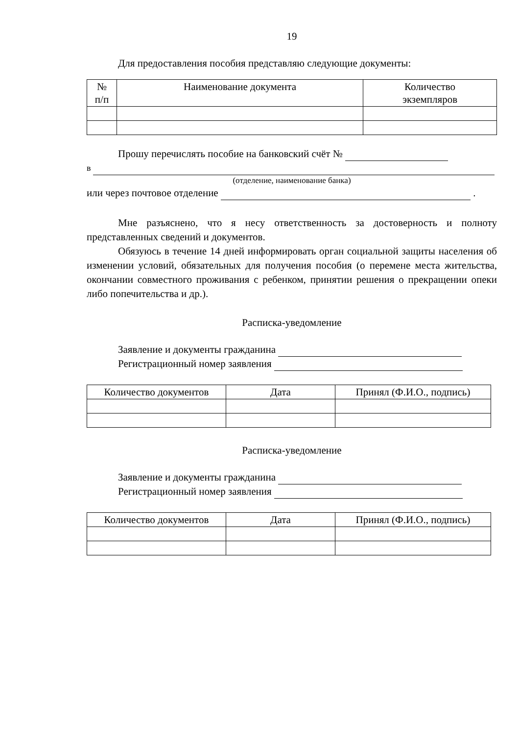19
Для предоставления пособия представляю следующие документы:
| № п/п | Наименование документа | Количество экземпляров |
| --- | --- | --- |
Прошу перечислять пособие на банковский счёт №
в
(отделение, наименование банка)
или через почтовое отделение .
Мне разъяснено, что я несу ответственность за достоверность и полноту представленных сведений и документов.
Обязуюсь в течение 14 дней информировать орган социальной защиты населения об изменении условий, обязательных для получения пособия (о перемене места жительства, окончании совместного проживания с ребенком, принятии решения о прекращении опеки либо попечительства и др.).
Расписка-уведомление
Заявление и документы гражданина
Регистрационный номер заявления
| Количество документов | Дата | Принял (Ф.И.О., подпись) |
| --- | --- | --- |
Расписка-уведомление
Заявление и документы гражданина
Регистрационный номер заявления
| Количество документов | Дата | Принял (Ф.И.О., подпись) |
| --- | --- | --- |